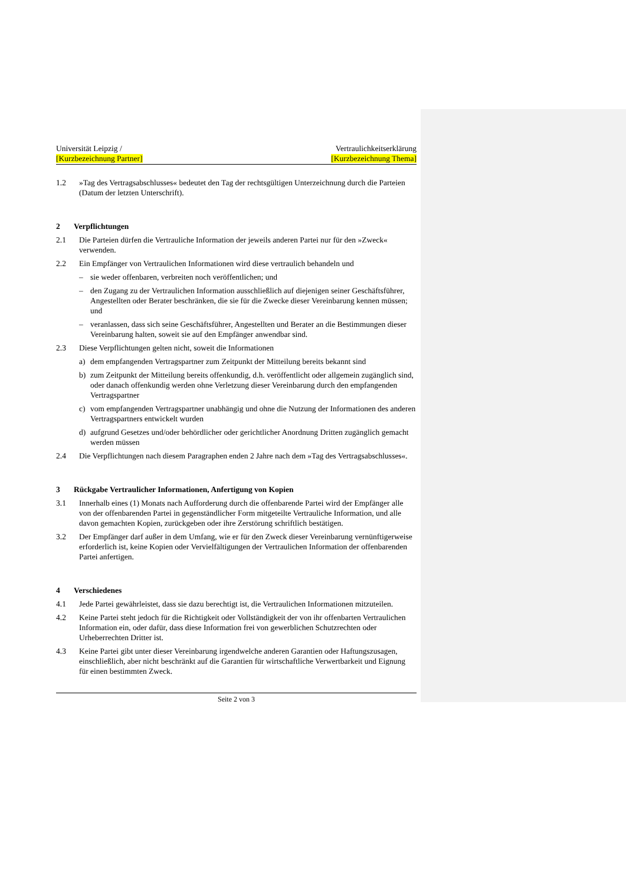Universität Leipzig /
[Kurzbezeichnung Partner]
Vertraulichkeitserklärung
[Kurzbezeichnung Thema]
1.2 »Tag des Vertragsabschlusses« bedeutet den Tag der rechtsgültigen Unterzeichnung durch die Parteien (Datum der letzten Unterschrift).
2 Verpflichtungen
2.1 Die Parteien dürfen die Vertrauliche Information der jeweils anderen Partei nur für den »Zweck« verwenden.
2.2 Ein Empfänger von Vertraulichen Informationen wird diese vertraulich behandeln und
– sie weder offenbaren, verbreiten noch veröffentlichen; und
– den Zugang zu der Vertraulichen Information ausschließlich auf diejenigen seiner Geschäftsführer, Angestellten oder Berater beschränken, die sie für die Zwecke dieser Vereinbarung kennen müssen; und
– veranlassen, dass sich seine Geschäftsführer, Angestellten und Berater an die Bestimmungen dieser Vereinbarung halten, soweit sie auf den Empfänger anwendbar sind.
2.3 Diese Verpflichtungen gelten nicht, soweit die Informationen
a) dem empfangenden Vertragspartner zum Zeitpunkt der Mitteilung bereits bekannt sind
b) zum Zeitpunkt der Mitteilung bereits offenkundig, d.h. veröffentlicht oder allgemein zugänglich sind, oder danach offenkundig werden ohne Verletzung dieser Vereinbarung durch den empfangenden Vertragspartner
c) vom empfangenden Vertragspartner unabhängig und ohne die Nutzung der Informationen des anderen Vertragspartners entwickelt wurden
d) aufgrund Gesetzes und/oder behördlicher oder gerichtlicher Anordnung Dritten zugänglich gemacht werden müssen
2.4 Die Verpflichtungen nach diesem Paragraphen enden 2 Jahre nach dem »Tag des Vertragsabschlusses«.
3 Rückgabe Vertraulicher Informationen, Anfertigung von Kopien
3.1 Innerhalb eines (1) Monats nach Aufforderung durch die offenbarende Partei wird der Empfänger alle von der offenbarenden Partei in gegenständlicher Form mitgeteilte Vertrauliche Information, und alle davon gemachten Kopien, zurückgeben oder ihre Zerstörung schriftlich bestätigen.
3.2 Der Empfänger darf außer in dem Umfang, wie er für den Zweck dieser Vereinbarung vernünftigerweise erforderlich ist, keine Kopien oder Vervielfältigungen der Vertraulichen Information der offenbarenden Partei anfertigen.
4 Verschiedenes
4.1 Jede Partei gewährleistet, dass sie dazu berechtigt ist, die Vertraulichen Informationen mitzuteilen.
4.2 Keine Partei steht jedoch für die Richtigkeit oder Vollständigkeit der von ihr offenbarten Vertraulichen Information ein, oder dafür, dass diese Information frei von gewerblichen Schutzrechten oder Urheberrechten Dritter ist.
4.3 Keine Partei gibt unter dieser Vereinbarung irgendwelche anderen Garantien oder Haftungszusagen, einschließlich, aber nicht beschränkt auf die Garantien für wirtschaftliche Verwertbarkeit und Eignung für einen bestimmten Zweck.
Seite 2 von 3